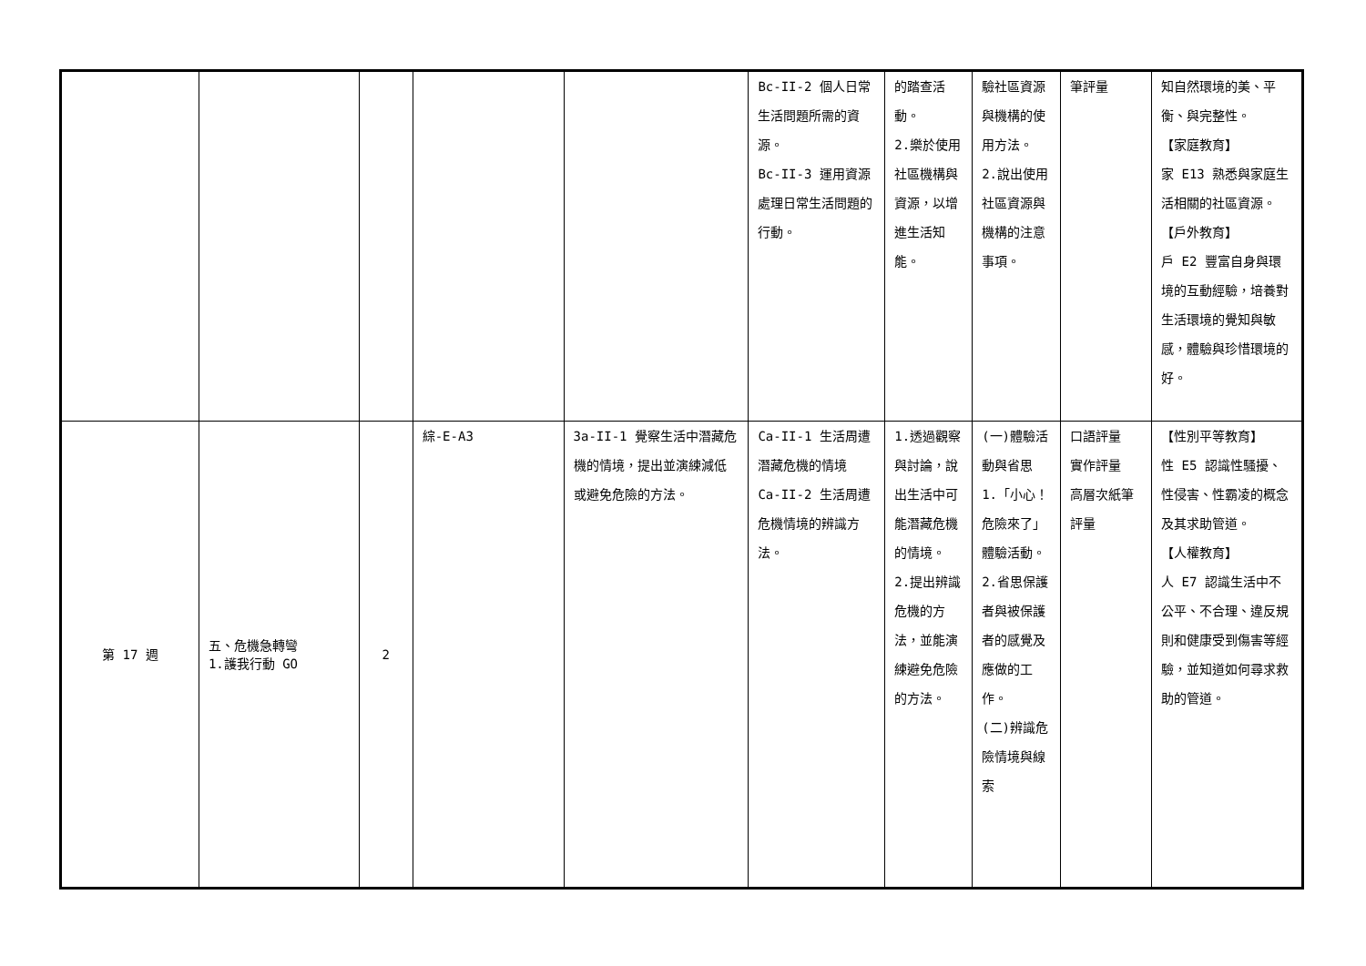| | | | | | Bc-II-2 個人日常生活問題所需的資源。 Bc-II-3 運用資源處理日常生活問題的行動。 | 的踏查活動。 2.樂於使用社區機構與資源，以增進生活知能。 | 驗社區資源與機構的使用方法。 2.說出使用社區資源與機構的注意事項。 | 筆評量 | 知自然環境的美、平衡、與完整性。 【家庭教育】 家 E13 熟悉與家庭生活相關的社區資源。 【戶外教育】 戶 E2 豐富自身與環境的互動經驗，培養對生活環境的覺知與敏感，體驗與珍惜環境的好。 |
| 第 17 週 | 五、危機急轉彎 1.護我行動 GO | 2 | 綜-E-A3 | 3a-II-1 覺察生活中潛藏危機的情境，提出並演練減低或避免危險的方法。 | Ca-II-1 生活周遭潛藏危機的情境 Ca-II-2 生活周遭危機情境的辨識方法。 | 1.透過觀察與討論，說出生活中可能潛藏危機的情境。 2.提出辨識危機的方法，並能演練避免危險的方法。 | (一)體驗活動與省思 1.「小心！危險來了」體驗活動。 2.省思保護者與被保護者的感覺及應做的工作。 (二)辨識危險情境與線索 | 口語評量 實作評量 高層次紙筆評量 | 【性別平等教育】 性 E5 認識性騷擾、性侵害、性霸凌的概念及其求助管道。 【人權教育】 人 E7 認識生活中不公平、不合理、違反規則和健康受到傷害等經驗，並知道如何尋求救助的管道。 |